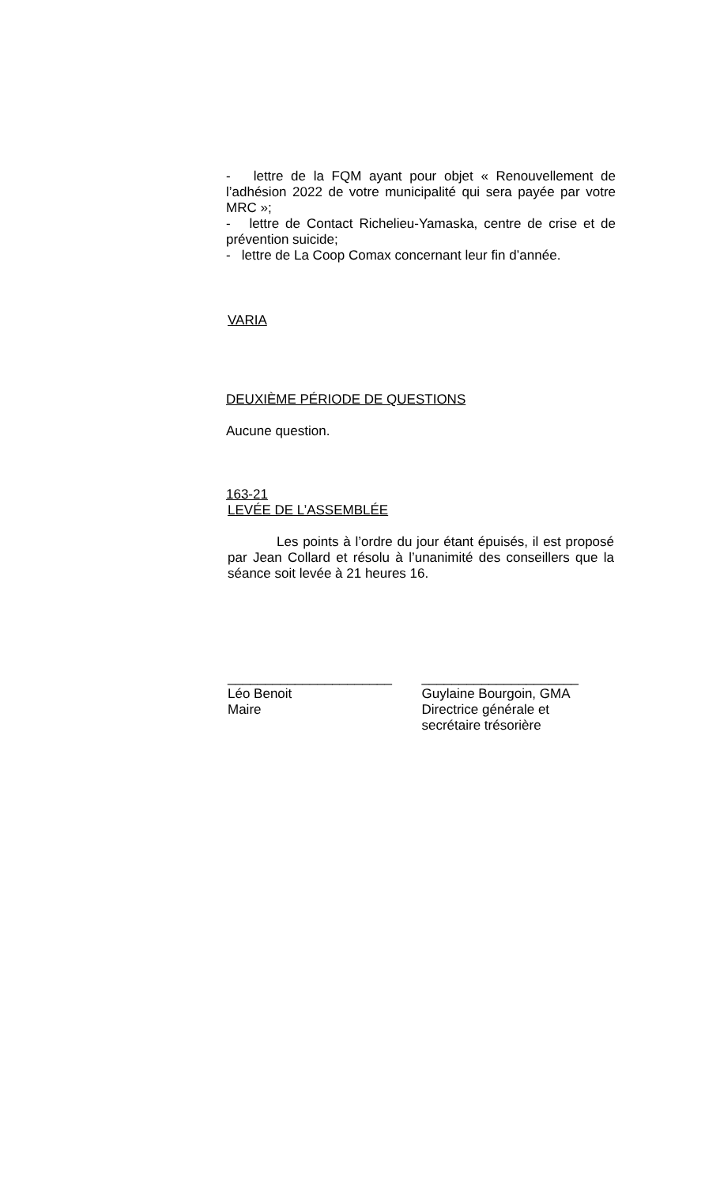- lettre de la FQM ayant pour objet « Renouvellement de l’adhésion 2022 de votre municipalité qui sera payée par votre MRC »;
- lettre de Contact Richelieu-Yamaska, centre de crise et de prévention suicide;
- lettre de La Coop Comax concernant leur fin d’année.
VARIA
DEUXIÈME PÉRIODE DE QUESTIONS
Aucune question.
163-21
LEVÉE DE L’ASSEMBLÉE
Les points à l’ordre du jour étant épuisés, il est proposé par Jean Collard et résolu à l’unanimité des conseillers que la séance soit levée à 21 heures 16.
______________________
Léo Benoit
Maire
_____________________
Guylaine Bourgoin, GMA
Directrice générale et
secrétaire trésorière